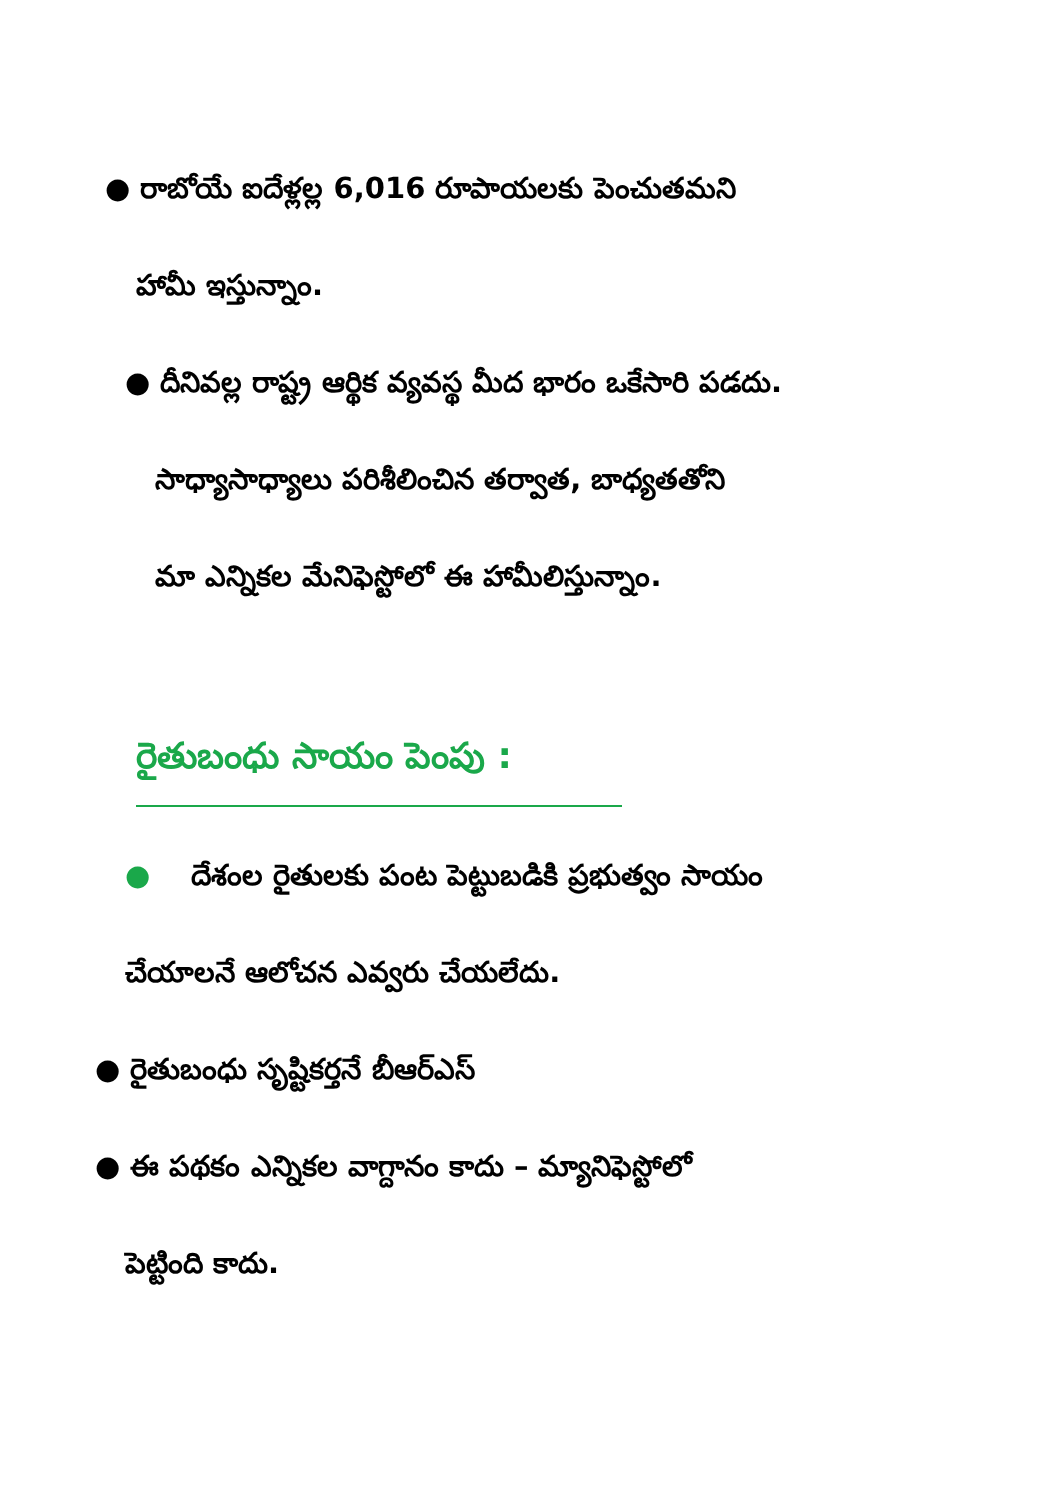● రాబోయే ఐదేళ్లల్ల 6,016 రూపాయలకు పెంచుతమని
హామీ ఇస్తున్నాం.
● దీనివల్ల రాష్ట్ర ఆర్థిక వ్యవస్థ మీద భారం ఒకేసారి పడదు.
సాధ్యాసాధ్యాలు పరిశీలించిన తర్వాత, బాధ్యతతోని
మా ఎన్నికల మేనిఫెస్టోలో ఈ హామీలిస్తున్నాం.
రైతుబంధు సాయం పెంపు :
● దేశంల రైతులకు పంట పెట్టుబడికి ప్రభుత్వం సాయం
చేయాలనే ఆలోచన ఎవ్వరు చేయలేదు.
● రైతుబంధు సృష్టికర్తనే బీఆర్ఎస్
● ఈ పథకం ఎన్నికల వాగ్దానం కాదు – మ్యానిఫెస్టోలో
పెట్టింది కాదు.